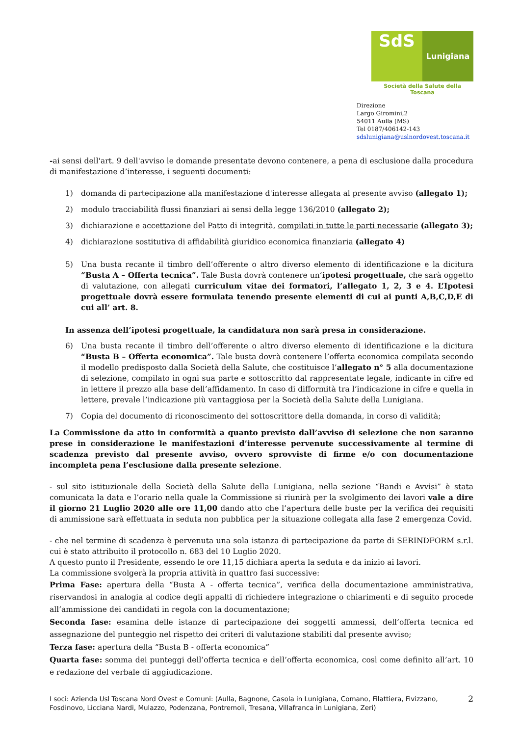SdS
Lunigiana
Società della Salute della Toscana
Direzione
Largo Giromini,2
54011 Aulla (MS)
Tel 0187/406142-143
sdslunigiana@uslnordovest.toscana.it
-ai sensi dell'art. 9 dell'avviso le domande presentate devono contenere, a pena di esclusione dalla procedura di manifestazione d’interesse, i seguenti documenti:
1) domanda di partecipazione alla manifestazione d'interesse allegata al presente avviso (allegato 1);
2) modulo tracciabilità flussi finanziari ai sensi della legge 136/2010 (allegato 2);
3) dichiarazione e accettazione del Patto di integrità, compilati in tutte le parti necessarie (allegato 3);
4) dichiarazione sostitutiva di affidabilità giuridico economica finanziaria (allegato 4)
5) Una busta recante il timbro dell’offerente o altro diverso elemento di identificazione e la dicitura “Busta A – Offerta tecnica”. Tale Busta dovrà contenere un’ipotesi progettuale, che sarà oggetto di valutazione, con allegati curriculum vitae dei formatori, l’allegato 1, 2, 3 e 4. L’Ipotesi progettuale dovrà essere formulata tenendo presente elementi di cui ai punti A,B,C,D,E di cui all’ art. 8.
In assenza dell’ipotesi progettuale, la candidatura non sarà presa in considerazione.
6) Una busta recante il timbro dell’offerente o altro diverso elemento di identificazione e la dicitura “Busta B – Offerta economica”. Tale busta dovrà contenere l’offerta economica compilata secondo il modello predisposto dalla Società della Salute, che costituisce l’allegato n° 5 alla documentazione di selezione, compilato in ogni sua parte e sottoscritto dal rappresentate legale, indicante in cifre ed in lettere il prezzo alla base dell’affidamento. In caso di difformità tra l’indicazione in cifre e quella in lettere, prevale l’indicazione più vantaggiosa per la Società della Salute della Lunigiana.
7) Copia del documento di riconoscimento del sottoscrittore della domanda, in corso di validità;
La Commissione da atto in conformità a quanto previsto dall’avviso di selezione che non saranno prese in considerazione le manifestazioni d’interesse pervenute successivamente al termine di scadenza previsto dal presente avviso, ovvero sprovviste di firme e/o con documentazione incompleta pena l’esclusione dalla presente selezione.
- sul sito istituzionale della Società della Salute della Lunigiana, nella sezione “Bandi e Avvisi” è stata comunicata la data e l’orario nella quale la Commissione si riunirà per la svolgimento dei lavori vale a dire il giorno 21 Luglio 2020 alle ore 11,00 dando atto che l’apertura delle buste per la verifica dei requisiti di ammissione sarà effettuata in seduta non pubblica per la situazione collegata alla fase 2 emergenza Covid.
- che nel termine di scadenza è pervenuta una sola istanza di partecipazione da parte di SERINDFORM s.r.l. cui è stato attribuito il protocollo n. 683 del 10 Luglio 2020.
A questo punto il Presidente, essendo le ore 11,15 dichiara aperta la seduta e da inizio ai lavori.
La commissione svolgerà la propria attività in quattro fasi successive:
Prima Fase: apertura della “Busta A - offerta tecnica”, verifica della documentazione amministrativa, riservandosi in analogia al codice degli appalti di richiedere integrazione o chiarimenti e di seguito procede all’ammissione dei candidati in regola con la documentazione;
Seconda fase: esamina delle istanze di partecipazione dei soggetti ammessi, dell’offerta tecnica ed assegnazione del punteggio nel rispetto dei criteri di valutazione stabiliti dal presente avviso;
Terza fase: apertura della “Busta B - offerta economica”
Quarta fase: somma dei punteggi dell’offerta tecnica e dell’offerta economica, così come definito all’art. 10 e redazione del verbale di aggiudicazione.
I soci: Azienda Usl Toscana Nord Ovest e Comuni: (Aulla, Bagnone, Casola in Lunigiana, Comano, Filattiera, Fivizzano, Fosdinovo, Licciana Nardi, Mulazzo, Podenzana, Pontremoli, Tresana, Villafranca in Lunigiana, Zeri)
2